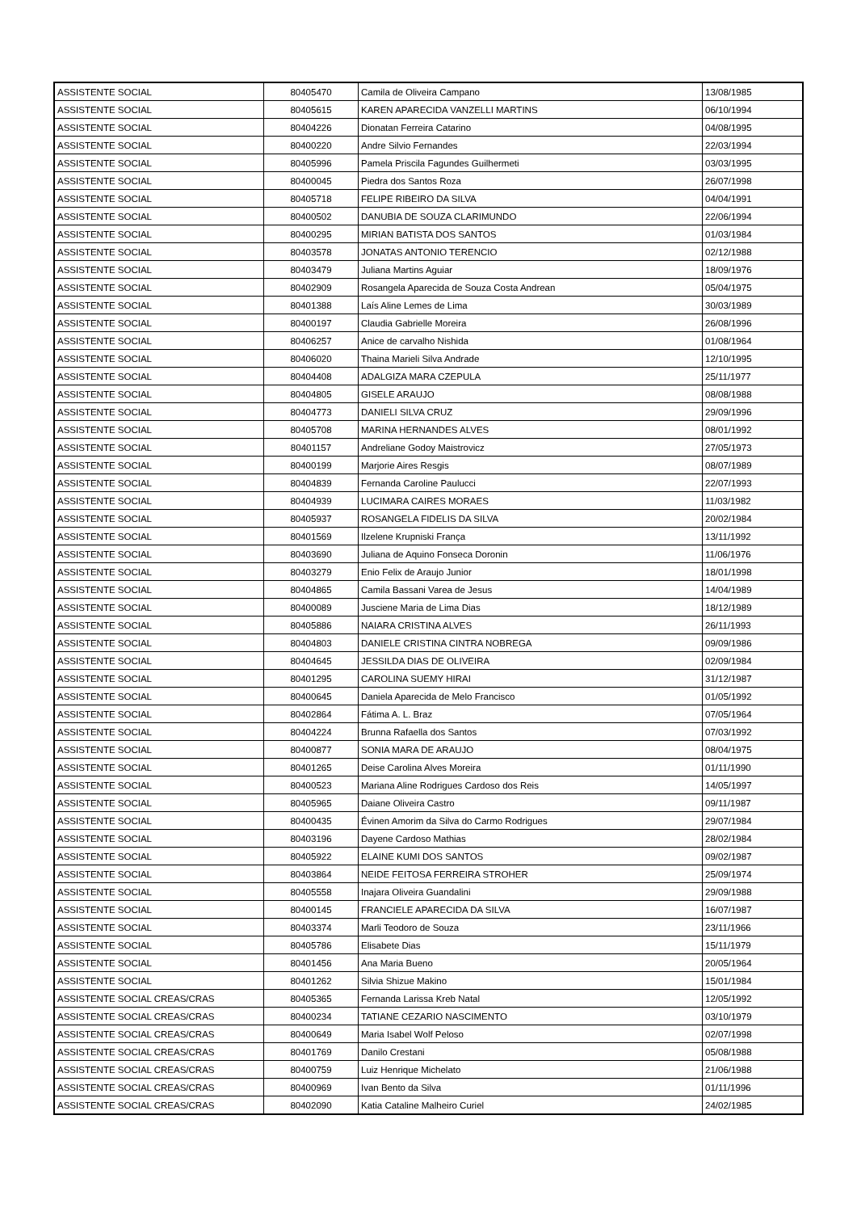| ASSISTENTE SOCIAL | 80405470 | Camila de Oliveira Campano | 13/08/1985 |
| ASSISTENTE SOCIAL | 80405615 | KAREN APARECIDA VANZELLI MARTINS | 06/10/1994 |
| ASSISTENTE SOCIAL | 80404226 | Dionatan Ferreira Catarino | 04/08/1995 |
| ASSISTENTE SOCIAL | 80400220 | Andre Silvio Fernandes | 22/03/1994 |
| ASSISTENTE SOCIAL | 80405996 | Pamela Priscila Fagundes Guilhermeti | 03/03/1995 |
| ASSISTENTE SOCIAL | 80400045 | Piedra dos Santos Roza | 26/07/1998 |
| ASSISTENTE SOCIAL | 80405718 | FELIPE RIBEIRO DA SILVA | 04/04/1991 |
| ASSISTENTE SOCIAL | 80400502 | DANUBIA DE SOUZA CLARIMUNDO | 22/06/1994 |
| ASSISTENTE SOCIAL | 80400295 | MIRIAN BATISTA DOS SANTOS | 01/03/1984 |
| ASSISTENTE SOCIAL | 80403578 | JONATAS ANTONIO TERENCIO | 02/12/1988 |
| ASSISTENTE SOCIAL | 80403479 | Juliana Martins Aguiar | 18/09/1976 |
| ASSISTENTE SOCIAL | 80402909 | Rosangela Aparecida de Souza Costa Andrean | 05/04/1975 |
| ASSISTENTE SOCIAL | 80401388 | Laís Aline Lemes de Lima | 30/03/1989 |
| ASSISTENTE SOCIAL | 80400197 | Claudia Gabrielle Moreira | 26/08/1996 |
| ASSISTENTE SOCIAL | 80406257 | Anice de carvalho Nishida | 01/08/1964 |
| ASSISTENTE SOCIAL | 80406020 | Thaina Marieli Silva Andrade | 12/10/1995 |
| ASSISTENTE SOCIAL | 80404408 | ADALGIZA MARA CZEPULA | 25/11/1977 |
| ASSISTENTE SOCIAL | 80404805 | GISELE ARAUJO | 08/08/1988 |
| ASSISTENTE SOCIAL | 80404773 | DANIELI SILVA CRUZ | 29/09/1996 |
| ASSISTENTE SOCIAL | 80405708 | MARINA HERNANDES ALVES | 08/01/1992 |
| ASSISTENTE SOCIAL | 80401157 | Andreliane Godoy Maistrovicz | 27/05/1973 |
| ASSISTENTE SOCIAL | 80400199 | Marjorie Aires Resgis | 08/07/1989 |
| ASSISTENTE SOCIAL | 80404839 | Fernanda Caroline Paulucci | 22/07/1993 |
| ASSISTENTE SOCIAL | 80404939 | LUCIMARA CAIRES MORAES | 11/03/1982 |
| ASSISTENTE SOCIAL | 80405937 | ROSANGELA FIDELIS DA SILVA | 20/02/1984 |
| ASSISTENTE SOCIAL | 80401569 | Ilzelene Krupniski França | 13/11/1992 |
| ASSISTENTE SOCIAL | 80403690 | Juliana de Aquino Fonseca Doronin | 11/06/1976 |
| ASSISTENTE SOCIAL | 80403279 | Enio Felix de Araujo Junior | 18/01/1998 |
| ASSISTENTE SOCIAL | 80404865 | Camila Bassani Varea de Jesus | 14/04/1989 |
| ASSISTENTE SOCIAL | 80400089 | Jusciene Maria de Lima Dias | 18/12/1989 |
| ASSISTENTE SOCIAL | 80405886 | NAIARA CRISTINA ALVES | 26/11/1993 |
| ASSISTENTE SOCIAL | 80404803 | DANIELE CRISTINA CINTRA NOBREGA | 09/09/1986 |
| ASSISTENTE SOCIAL | 80404645 | JESSILDA DIAS DE OLIVEIRA | 02/09/1984 |
| ASSISTENTE SOCIAL | 80401295 | CAROLINA SUEMY HIRAI | 31/12/1987 |
| ASSISTENTE SOCIAL | 80400645 | Daniela Aparecida de Melo Francisco | 01/05/1992 |
| ASSISTENTE SOCIAL | 80402864 | Fátima A. L. Braz | 07/05/1964 |
| ASSISTENTE SOCIAL | 80404224 | Brunna Rafaella dos Santos | 07/03/1992 |
| ASSISTENTE SOCIAL | 80400877 | SONIA MARA DE ARAUJO | 08/04/1975 |
| ASSISTENTE SOCIAL | 80401265 | Deise Carolina Alves Moreira | 01/11/1990 |
| ASSISTENTE SOCIAL | 80400523 | Mariana Aline Rodrigues Cardoso dos Reis | 14/05/1997 |
| ASSISTENTE SOCIAL | 80405965 | Daiane Oliveira Castro | 09/11/1987 |
| ASSISTENTE SOCIAL | 80400435 | Évinen Amorim da Silva do Carmo Rodrigues | 29/07/1984 |
| ASSISTENTE SOCIAL | 80403196 | Dayene Cardoso Mathias | 28/02/1984 |
| ASSISTENTE SOCIAL | 80405922 | ELAINE KUMI DOS SANTOS | 09/02/1987 |
| ASSISTENTE SOCIAL | 80403864 | NEIDE FEITOSA FERREIRA STROHER | 25/09/1974 |
| ASSISTENTE SOCIAL | 80405558 | Inajara Oliveira Guandalini | 29/09/1988 |
| ASSISTENTE SOCIAL | 80400145 | FRANCIELE APARECIDA DA SILVA | 16/07/1987 |
| ASSISTENTE SOCIAL | 80403374 | Marli Teodoro de Souza | 23/11/1966 |
| ASSISTENTE SOCIAL | 80405786 | Elisabete Dias | 15/11/1979 |
| ASSISTENTE SOCIAL | 80401456 | Ana Maria Bueno | 20/05/1964 |
| ASSISTENTE SOCIAL | 80401262 | Silvia Shizue Makino | 15/01/1984 |
| ASSISTENTE SOCIAL CREAS/CRAS | 80405365 | Fernanda Larissa Kreb Natal | 12/05/1992 |
| ASSISTENTE SOCIAL CREAS/CRAS | 80400234 | TATIANE CEZARIO NASCIMENTO | 03/10/1979 |
| ASSISTENTE SOCIAL CREAS/CRAS | 80400649 | Maria Isabel Wolf Peloso | 02/07/1998 |
| ASSISTENTE SOCIAL CREAS/CRAS | 80401769 | Danilo Crestani | 05/08/1988 |
| ASSISTENTE SOCIAL CREAS/CRAS | 80400759 | Luiz Henrique Michelato | 21/06/1988 |
| ASSISTENTE SOCIAL CREAS/CRAS | 80400969 | Ivan Bento da Silva | 01/11/1996 |
| ASSISTENTE SOCIAL CREAS/CRAS | 80402090 | Katia Cataline Malheiro Curiel | 24/02/1985 |